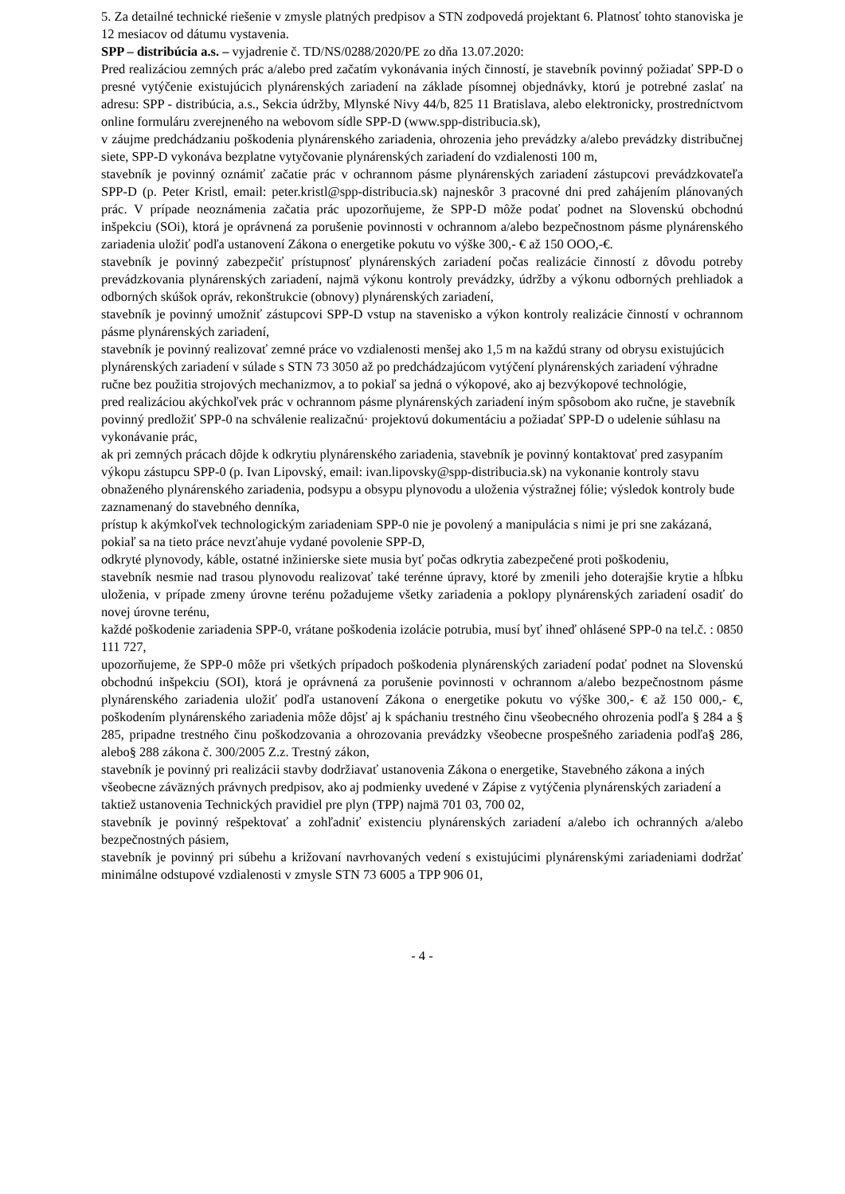5. Za detailné technické riešenie v zmysle platných predpisov a STN zodpovedá projektant 6. Platnosť tohto stanoviska je 12 mesiacov od dátumu vystavenia.
SPP – distribúcia a.s. – vyjadrenie č. TD/NS/0288/2020/PE zo dňa 13.07.2020:
Pred realizáciou zemných prác a/alebo pred začatím vykonávania iných činností, je stavebník povinný požiadať SPP-D o presné vytýčenie existujúcich plynárenských zariadení na základe písomnej objednávky, ktorú je potrebné zaslať na adresu: SPP - distribúcia, a.s., Sekcia údržby, Mlynské Nivy 44/b, 825 11 Bratislava, alebo elektronicky, prostredníctvom online formuláru zverejneného na webovom sídle SPP-D (www.spp-distribucia.sk),
v záujme predchádzaniu poškodenia plynárenského zariadenia, ohrozenia jeho prevádzky a/alebo prevádzky distribučnej siete, SPP-D vykonáva bezplatne vytyčovanie plynárenských zariadení do vzdialenosti 100 m,
stavebník je povinný oznámiť začatie prác v ochrannom pásme plynárenských zariadení zástupcovi prevádzkovateľa SPP-D (p. Peter Kristl, email: peter.kristl@spp-distribucia.sk) najneskôr 3 pracovné dni pred zahájením plánovaných prác. V prípade neoznámenia začatia prác upozorňujeme, že SPP-D môže podať podnet na Slovenskú obchodnú inšpekciu (SOi), ktorá je oprávnená za porušenie povinnosti v ochrannom a/alebo bezpečnostnom pásme plynárenského zariadenia uložiť podľa ustanovení Zákona o energetike pokutu vo výške 300,- € až 150 OOO,-€.
stavebník je povinný zabezpečiť prístupnosť plynárenských zariadení počas realizácie činností z dôvodu potreby prevádzkovania plynárenských zariadení, najmä výkonu kontroly prevádzky, údržby a výkonu odborných prehliadok a odborných skúšok opráv, rekonštrukcie (obnovy) plynárenských zariadení,
stavebník je povinný umožniť zástupcovi SPP-D vstup na stavenisko a výkon kontroly realizácie činností v ochrannom pásme plynárenských zariadení,
stavebník je povinný realizovať zemné práce vo vzdialenosti menšej ako 1,5 m na každú strany od obrysu existujúcich plynárenských zariadení v súlade s STN 73 3050 až po predchádzajúcom vytýčení plynárenských zariadení výhradne ručne bez použitia strojových mechanizmov, a to pokiaľ sa jedná o výkopové, ako aj bezvýkopové technológie,
pred realizáciou akýchkoľvek prác v ochrannom pásme plynárenských zariadení iným spôsobom ako ručne, je stavebník povinný predložiť SPP-0 na schválenie realizačnú· projektovú dokumentáciu a požiadať SPP-D o udelenie súhlasu na vykonávanie prác,
ak pri zemných prácach dôjde k odkrytiu plynárenského zariadenia, stavebník je povinný kontaktovať pred zasypaním výkopu zástupcu SPP-0 (p. Ivan Lipovský, email: ivan.lipovsky@spp-distribucia.sk) na vykonanie kontroly stavu obnaženého plynárenského zariadenia, podsypu a obsypu plynovodu a uloženia výstražnej fólie; výsledok kontroly bude zaznamenaný do stavebného denníka,
prístup k akýmkoľvek technologickým zariadeniam SPP-0 nie je povolený a manipulácia s nimi je pri sne zakázaná, pokiaľ sa na tieto práce nevzťahuje vydané povolenie SPP-D,
odkryté plynovody, káble, ostatné inžinierske siete musia byť počas odkrytia zabezpečené proti poškodeniu,
stavebník nesmie nad trasou plynovodu realizovať také terénne úpravy, ktoré by zmenili jeho doterajšie krytie a hĺbku uloženia, v prípade zmeny úrovne terénu požadujeme všetky zariadenia a poklopy plynárenských zariadení osadiť do novej úrovne terénu,
každé poškodenie zariadenia SPP-0, vrátane poškodenia izolácie potrubia, musí byť ihneď ohlásené SPP-0 na tel.č. : 0850 111 727,
upozorňujeme, že SPP-0 môže pri všetkých prípadoch poškodenia plynárenských zariadení podať podnet na Slovenskú obchodnú inšpekciu (SOI), ktorá je oprávnená za porušenie povinnosti v ochrannom a/alebo bezpečnostnom pásme plynárenského zariadenia uložiť podľa ustanovení Zákona o energetike pokutu vo výške 300,- € až 150 000,- €, poškodením plynárenského zariadenia môže dôjsť aj k spáchaniu trestného činu všeobecného ohrozenia podľa § 284 a § 285, pripadne trestného činu poškodzovania a ohrozovania prevádzky všeobecne prospešného zariadenia podľa§ 286, alebo§ 288 zákona č. 300/2005 Z.z. Trestný zákon,
stavebník je povinný pri realizácii stavby dodržiavať ustanovenia Zákona o energetike, Stavebného zákona a iných všeobecne záväzných právnych predpisov, ako aj podmienky uvedené v Zápise z vytýčenia plynárenských zariadení a taktiež ustanovenia Technických pravidiel pre plyn (TPP) najmä 701 03, 700 02,
stavebník je povinný rešpektovať a zohľadniť existenciu plynárenských zariadení a/alebo ich ochranných a/alebo bezpečnostných pásiem,
stavebník je povinný pri súbehu a križovaní navrhovaných vedení s existujúcimi plynárenskými zariadeniami dodržať minimálne odstupové vzdialenosti v zmysle STN 73 6005 a TPP 906 01,
- 4 -